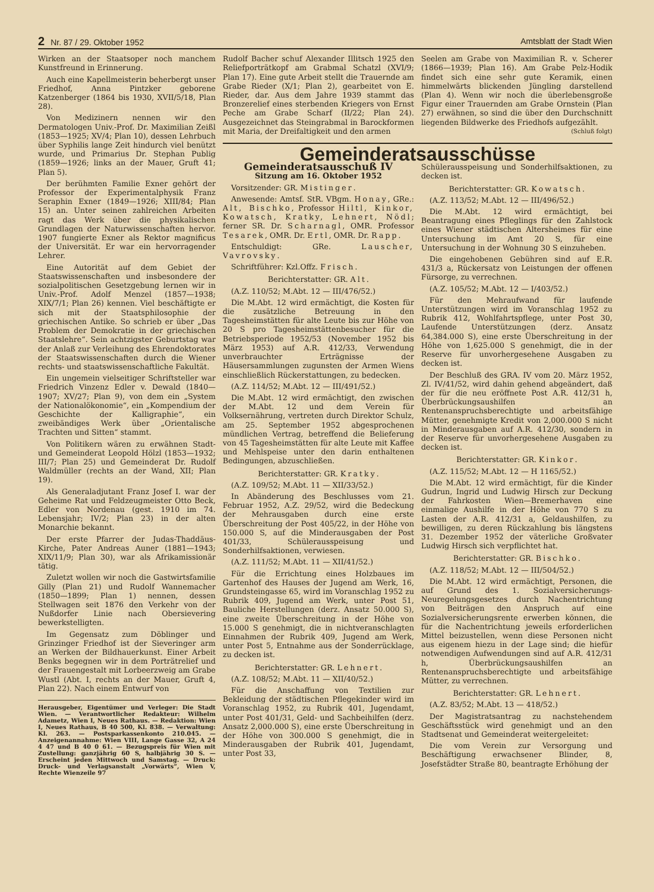2 Nr. 87 / 29. Oktober 1952 Amtsblatt der Stadt Wien
Wirken an der Staatsoper noch manchem Kunstfreund in Erinnerung.
Auch eine Kapellmeisterin beherbergt unser Friedhof, Anna Pintzker geborene Katzenberger (1864 bis 1930, XVII/5/18, Plan 28).
Von Medizinern nennen wir den Dermatologen Univ.-Prof. Dr. Maximilian Zeißl (1853—1925; XV/4; Plan 10), dessen Lehrbuch über Syphilis lange Zeit hindurch viel benützt wurde, und Primarius Dr. Stephan Publig (1859—1926; links an der Mauer, Gruft 41; Plan 5).
Der berühmten Familie Exner gehört der Professor der Experimentalphysik Franz Seraphin Exner (1849—1926; XIII/84; Plan 15) an. Unter seinen zahlreichen Arbeiten ragt das Werk über die physikalischen Grundlagen der Naturwissenschaften hervor. 1907 fungierte Exner als Rektor magnificus der Universität. Er war ein hervorragender Lehrer.
Eine Autorität auf dem Gebiet der Staatswissenschaften und insbesondere der sozialpolitischen Gesetzgebung lernen wir in Univ.-Prof. Adolf Menzel (1857—1938; XIX/7/1; Plan 26) kennen. Viel beschäftigte er sich mit der Staatsphilosophie der griechischen Antike. So schrieb er über „Das Problem der Demokratie in der griechischen Staatslehre“. Sein achtzigster Geburtstag war der Anlaß zur Verleihung des Ehrendoktorates der Staatswissenschaften durch die Wiener rechts- und staatswissenschaftliche Fakultät.
Ein ungemein vielseitiger Schriftsteller war Friedrich Vinzenz Edler v. Dewald (1840—1907; XV/27; Plan 9), von dem ein „System der Nationalökonomie“, ein „Kompendium der Geschichte der Kalligraphie“, ein zweibändiges Werk über „Orientalische Trachten und Sitten“ stammt.
Von Politikern wären zu erwähnen Stadt- und Gemeinderat Leopold Hölzl (1853—1932; III/7; Plan 25) und Gemeinderat Dr. Rudolf Waldmüller (rechts an der Wand, XII; Plan 19).
Als Generaladjutant Franz Josef I. war der Geheime Rat und Feldzeugmeister Otto Beck, Edler von Nordenau (gest. 1910 im 74. Lebensjahr; IV/2; Plan 23) in der alten Monarchie bekannt.
Der erste Pfarrer der Judas-Thaddäus-Kirche, Pater Andreas Auner (1881—1943; XIX/11/9; Plan 30), war als Afrikamissionär tätig.
Zuletzt wollen wir noch die Gastwirtsfamilie Gilly (Plan 21) und Rudolf Wannemacher (1850—1899; Plan 1) nennen, dessen Stellwagen seit 1876 den Verkehr von der Nußdorfer Linie nach Obersievering bewerkstelligten.
Im Gegensatz zum Döblinger und Grinzinger Friedhof ist der Sieveringer arm an Werken der Bildhauerkunst. Einer Arbeit Benks begegnen wir in dem Porträtrelief und der Frauengestalt mit Lorbeerzweig am Grabe Wustl (Abt. I, rechts an der Mauer, Gruft 4, Plan 22). Nach einem Entwurf von
Herausgeber, Eigentümer und Verleger: Die Stadt Wien. — Verantwortlicher Redakteur: Wilhelm Adametz, Wien I, Neues Rathaus. — Redaktion: Wien I, Neues Rathaus, B 40 500, Kl. 838. — Verwaltung: Kl. 263. — Postsparkassenkonto 210.045. — Anzeigenannahme: Wien VIII, Lange Gasse 32, A 24 4 47 und B 40 0 61. — Bezugspreis für Wien mit Zustellung: ganzjährig 60 S, halbjährig 30 S. — Erscheint jeden Mittwoch und Samstag. — Druck: Druck- und Verlagsanstalt „Vorwärts“, Wien V, Rechte Wienzeile 97
Rudolf Bacher schuf Alexander Illitsch 1925 den Reliefporträtkopf am Grabmal Schatzl (XVI/9; Plan 17). Eine gute Arbeit stellt die Trauernde am Grabe Rieder (X/1; Plan 2), gearbeitet von E. Rieder, dar. Aus dem Jahre 1939 stammt das Bronzerelief eines sterbenden Kriegers von Ernst Peche am Grabe Scharf (II/22; Plan 24). Ausgezeichnet das Steingrabmal in Barockformen mit Maria, der Dreifaltigkeit und den armen
Seelen am Grabe von Maximilian R. v. Scherer (1866—1939; Plan 16). Am Grabe Pelz-Hodik findet sich eine sehr gute Keramik, einen himmelwärts blickenden Jüngling darstellend (Plan 4). Wenn wir noch die überlebensgroße Figur einer Trauernden am Grabe Ornstein (Plan 27) erwähnen, so sind die über den Durchschnitt liegenden Bildwerke des Friedhofs aufgezählt. (Schluß folgt)
Gemeinderatsausschüsse
Gemeinderatsausschuß IV
Sitzung am 16. Oktober 1952
Vorsitzender: GR. Mistinger.
Anwesende: Amtsf. StR. VBgm. Honay, GRe.: Alt, Bischko, Professor Hiltl, Kinkor, Kowatsch, Kratky, Lehnert, Nödl; ferner SR. Dr. Scharnagl, OMR. Professor Tesarek, OMR. Dr. Ertl, OMR. Dr. Rapp.
Entschuldigt: GRe. Lauscher, Vavrovsky.
Schriftführer: Kzl.Offz. Frisch.
Berichterstatter: GR. Alt.
(A.Z. 110/52; M.Abt. 12 — III/476/52.)
Die M.Abt. 12 wird ermächtigt, die Kosten für die zusätzliche Betreuung in den Tagesheimstätten für alte Leute bis zur Höhe von 20 S pro Tagesheimstättenbesucher für die Betriebsperiode 1952/53 (November 1952 bis März 1953) auf A.R. 412/33, Verwendung unverbrauchter Erträgnisse der Häusersammlungen zugunsten der Armen Wiens einschließlich Rückerstattungen, zu bedecken.
(A.Z. 114/52; M.Abt. 12 — III/491/52.)
Die M.Abt. 12 wird ermächtigt, den zwischen der M.Abt. 12 und dem Verein für Volksernährung, vertreten durch Direktor Schulz, am 25. September 1952 abgesprochenen mündlichen Vertrag, betreffend die Belieferung von 45 Tagesheimstätten für alte Leute mit Kaffee und Mehlspeise unter den darin enthaltenen Bedingungen, abzuschließen.
Berichterstatter: GR. Kratky.
(A.Z. 109/52; M.Abt. 11 — XII/33/52.)
In Abänderung des Beschlusses vom 21. Februar 1952, A.Z. 29/52, wird die Bedeckung der Mehrausgaben durch eine erste Überschreitung der Post 405/22, in der Höhe von 150.000 S, auf die Minderausgaben der Post 401/33, Schülerausspeisung und Sonderhilfsaktionen, verwiesen.
(A.Z. 111/52; M.Abt. 11 — XII/41/52.)
Für die Errichtung eines Holzbaues im Gartenhof des Hauses der Jugend am Werk, 16, Grundsteingasse 65, wird im Voranschlag 1952 zu Rubrik 409, Jugend am Werk, unter Post 51, Bauliche Herstellungen (derz. Ansatz 50.000 S), eine zweite Überschreitung in der Höhe von 15.000 S genehmigt, die in nichtveranschlagten Einnahmen der Rubrik 409, Jugend am Werk, unter Post 5, Entnahme aus der Sonderrücklage, zu decken ist.
Berichterstatter: GR. Lehnert.
(A.Z. 108/52; M.Abt. 11 — XII/40/52.)
Für die Anschaffung von Textilien zur Bekleidung der städtischen Pflegekinder wird im Voranschlag 1952, zu Rubrik 401, Jugendamt, unter Post 401/31, Geld- und Sachbeihilfen (derz. Ansatz 2,000.000 S), eine erste Überschreitung in der Höhe von 300.000 S genehmigt, die in Minderausgaben der Rubrik 401, Jugendamt, unter Post 33,
Schülerausspeisung und Sonderhilfsaktionen, zu decken ist.
Berichterstatter: GR. Kowatsch.
(A.Z. 113/52; M.Abt. 12 — III/496/52.)
Die M.Abt. 12 wird ermächtigt, bei Beantragung eines Pfleglings für den Zahlstock eines Wiener städtischen Altersheimes für eine Untersuchung im Amt 20 S, für eine Untersuchung in der Wohnung 30 S einzuheben.
Die eingehobenen Gebühren sind auf E.R. 431/3 a, Rückersatz von Leistungen der offenen Fürsorge, zu verrechnen.
(A.Z. 105/52; M.Abt. 12 — I/403/52.)
Für den Mehraufwand für laufende Unterstützungen wird im Voranschlag 1952 zu Rubrik 412, Wohlfahrtspflege, unter Post 30, Laufende Unterstützungen (derz. Ansatz 64,384.000 S), eine erste Überschreitung in der Höhe von 1,625.000 S genehmigt, die in der Reserve für unvorhergesehene Ausgaben zu decken ist.
Der Beschluß des GRA. IV vom 20. März 1952, Zl. IV/41/52, wird dahin gehend abgeändert, daß der für die neu eröffnete Post A.R. 412/31 h, Überbrückungsaushilfen an Rentenanspruchsberechtigte und arbeitsfähige Mütter, genehmigte Kredit von 2,000.000 S nicht in Minderausgaben auf A.R. 412/30, sondern in der Reserve für unvorhergesehene Ausgaben zu decken ist.
Berichterstatter: GR. Kinkor.
(A.Z. 115/52; M.Abt. 12 — H 1165/52.)
Die M.Abt. 12 wird ermächtigt, für die Kinder Gudrun, Ingrid und Ludwig Hirsch zur Deckung der Fahrkosten Wien—Bremerhaven eine einmalige Aushilfe in der Höhe von 770 S zu Lasten der A.R. 412/31 a, Geldaushilfen, zu bewilligen, zu deren Rückzahlung bis längstens 31. Dezember 1952 der väterliche Großvater Ludwig Hirsch sich verpflichtet hat.
Berichterstatter: GR. Bischko.
(A.Z. 118/52; M.Abt. 12 — III/504/52.)
Die M.Abt. 12 wird ermächtigt, Personen, die auf Grund des 1. Sozialversicherungs-Neuregelungsgesetzes durch Nachentrichtung von Beiträgen den Anspruch auf eine Sozialversicherungsrente erwerben können, die für die Nachentrichtung jeweils erforderlichen Mittel beizustellen, wenn diese Personen nicht aus eigenem hiezu in der Lage sind; die hiefür notwendigen Aufwendungen sind auf A.R. 412/31 h, Überbrückungsaushilfen an Rentenanspruchsberechtigte und arbeitsfähige Mütter, zu verrechnen.
Berichterstatter: GR. Lehnert.
(A.Z. 83/52; M.Abt. 13 — 418/52.)
Der Magistratsantrag zu nachstehendem Geschäftsstück wird genehmigt und an den Stadtsenat und Gemeinderat weitergeleitet:
Die vom Verein zur Versorgung und Beschäftigung erwachsener Blinder, 8, Josefstädter Straße 80, beantragte Erhöhung der